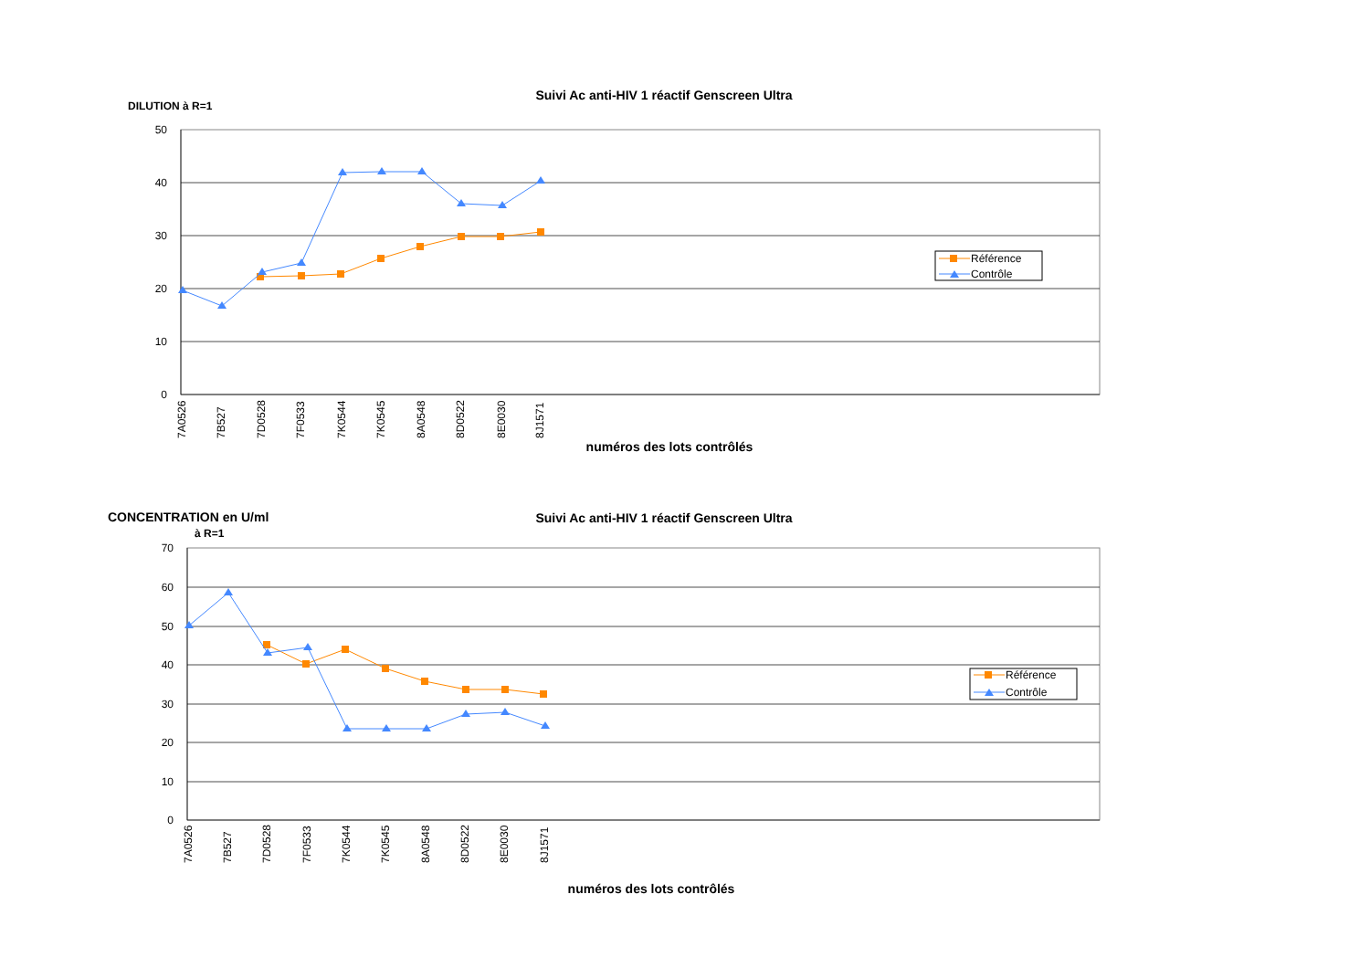Suivi Ac anti-HIV 1 réactif Genscreen Ultra
DILUTION à R=1
50
40
30
20
10
0
7A0526
7B527
7D0528
7F0533
7K0544
7K0545
8A0548
8D0522
8E0030
8J1571
numéros des lots contrôlés
Référence
Contrôle
Suivi Ac anti-HIV 1 réactif Genscreen Ultra
CONCENTRATION en U/ml
à R=1
70
60
50
40
30
20
10
0
7A0526
7B527
7D0528
7F0533
7K0544
7K0545
8A0548
8D0522
8E0030
8J1571
numéros des lots contrôlés
Référence
Contrôle